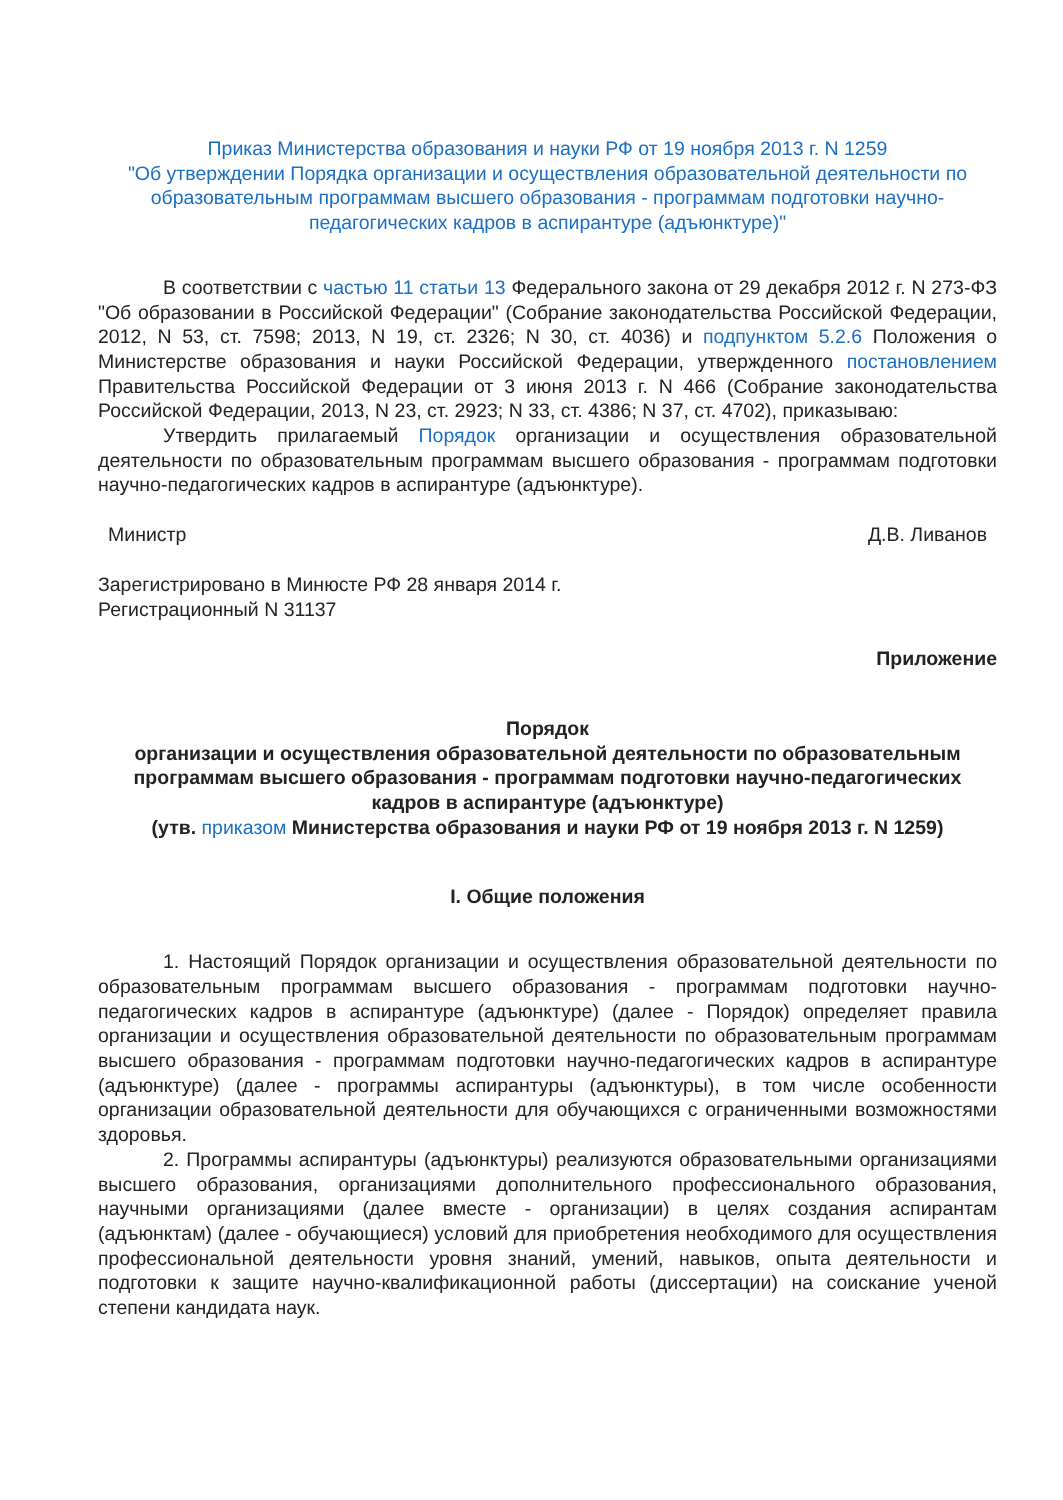Приказ Министерства образования и науки РФ от 19 ноября 2013 г. N 1259
"Об утверждении Порядка организации и осуществления образовательной деятельности по образовательным программам высшего образования - программам подготовки научно-педагогических кадров в аспирантуре (адъюнктуре)"
В соответствии с частью 11 статьи 13 Федерального закона от 29 декабря 2012 г. N 273-ФЗ "Об образовании в Российской Федерации" (Собрание законодательства Российской Федерации, 2012, N 53, ст. 7598; 2013, N 19, ст. 2326; N 30, ст. 4036) и подпунктом 5.2.6 Положения о Министерстве образования и науки Российской Федерации, утвержденного постановлением Правительства Российской Федерации от 3 июня 2013 г. N 466 (Собрание законодательства Российской Федерации, 2013, N 23, ст. 2923; N 33, ст. 4386; N 37, ст. 4702), приказываю:
Утвердить прилагаемый Порядок организации и осуществления образовательной деятельности по образовательным программам высшего образования - программам подготовки научно-педагогических кадров в аспирантуре (адъюнктуре).
Министр Д.В. Ливанов
Зарегистрировано в Минюсте РФ 28 января 2014 г.
Регистрационный N 31137
Приложение
Порядок
организации и осуществления образовательной деятельности по образовательным программам высшего образования - программам подготовки научно-педагогических кадров в аспирантуре (адъюнктуре)
(утв. приказом Министерства образования и науки РФ от 19 ноября 2013 г. N 1259)
I. Общие положения
1. Настоящий Порядок организации и осуществления образовательной деятельности по образовательным программам высшего образования - программам подготовки научно-педагогических кадров в аспирантуре (адъюнктуре) (далее - Порядок) определяет правила организации и осуществления образовательной деятельности по образовательным программам высшего образования - программам подготовки научно-педагогических кадров в аспирантуре (адъюнктуре) (далее - программы аспирантуры (адъюнктуры), в том числе особенности организации образовательной деятельности для обучающихся с ограниченными возможностями здоровья.
2. Программы аспирантуры (адъюнктуры) реализуются образовательными организациями высшего образования, организациями дополнительного профессионального образования, научными организациями (далее вместе - организации) в целях создания аспирантам (адъюнктам) (далее - обучающиеся) условий для приобретения необходимого для осуществления профессиональной деятельности уровня знаний, умений, навыков, опыта деятельности и подготовки к защите научно-квалификационной работы (диссертации) на соискание ученой степени кандидата наук.